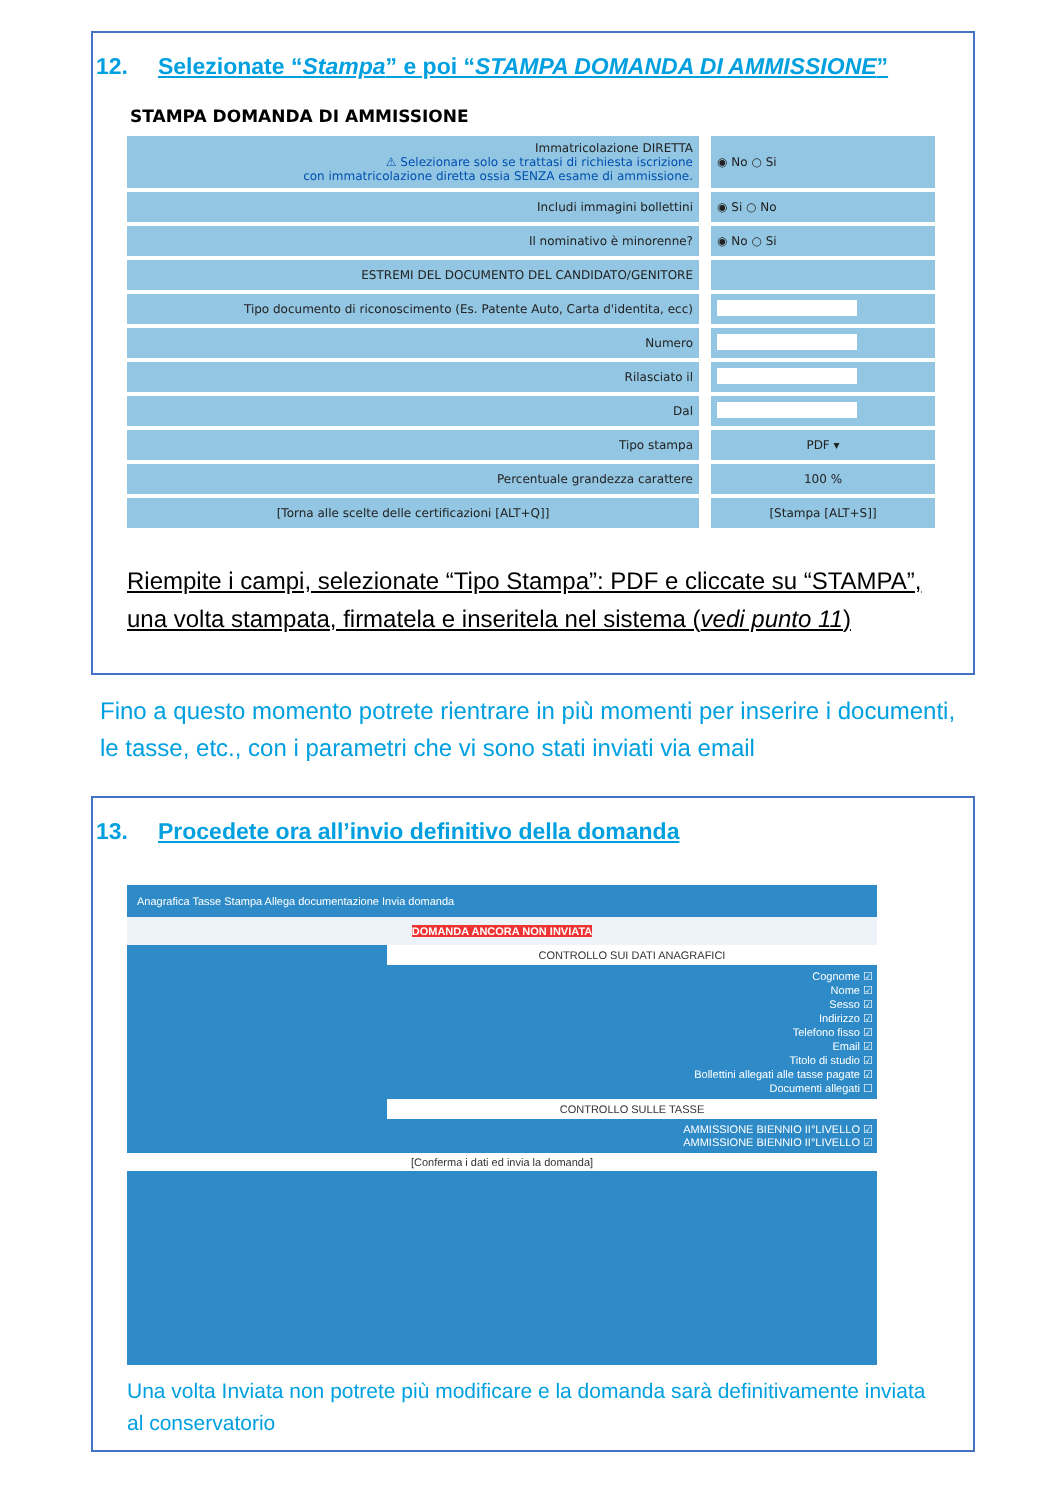12. Selezionate “Stampa” e poi “STAMPA DOMANDA DI AMMISSIONE”
STAMPA DOMANDA DI AMMISSIONE
| Immatricolazione DIRETTA ⚠ Selezionare solo se trattasi di richiesta iscrizione con immatricolazione diretta ossia SENZA esame di ammissione. | ◉ No ○ Si |
| Includi immagini bollettini | ◉ Si ○ No |
| Il nominativo è minorenne? | ◉ No ○ Si |
| ESTREMI DEL DOCUMENTO DEL CANDIDATO/GENITORE | |
| Tipo documento di riconoscimento (Es. Patente Auto, Carta d'identita, ecc) | |
| Numero | |
| Rilasciato il | |
| Dal | |
| Tipo stampa | PDF ▾ |
| Percentuale grandezza carattere | 100 % |
| [Torna alle scelte delle certificazioni [ALT+Q]] | [Stampa [ALT+S]] |
Riempite i campi, selezionate “Tipo Stampa”: PDF e cliccate su “STAMPA”, una volta stampata, firmatela e inseritela nel sistema (vedi punto 11)
Fino a questo momento potrete rientrare in più momenti per inserire i documenti, le tasse, etc., con i parametri che vi sono stati inviati via email
13. Procedete ora all’invio definitivo della domanda
Anagrafica Tasse Stampa Allega documentazione Invia domanda
DOMANDA ANCORA NON INVIATA
CONTROLLO SUI DATI ANAGRAFICI
Cognome ☑
Nome ☑
Sesso ☑
Indirizzo ☑
Telefono fisso ☑
Email ☑
Titolo di studio ☑
Bollettini allegati alle tasse pagate ☑
Documenti allegati ☐
CONTROLLO SULLE TASSE
AMMISSIONE BIENNIO II°LIVELLO ☑
AMMISSIONE BIENNIO II°LIVELLO ☑
[Conferma i dati ed invia la domanda]
Una volta Inviata non potrete più modificare e la domanda sarà definitivamente inviata al conservatorio